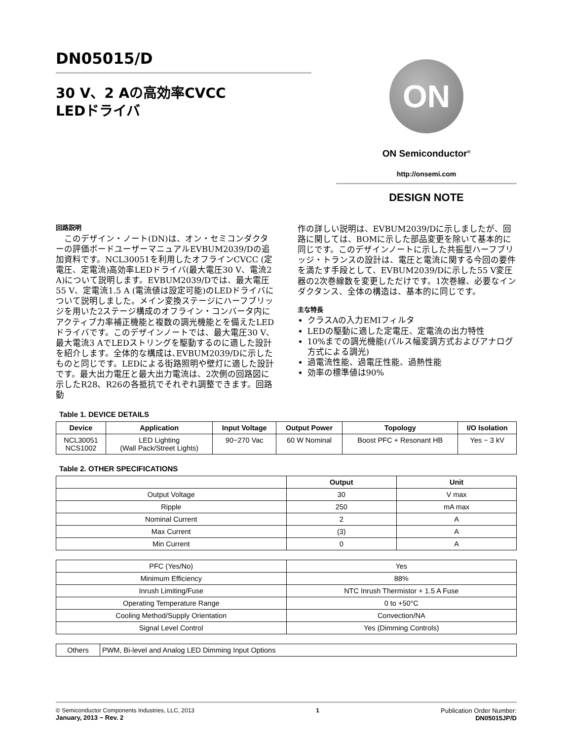DN05015/D
30 V、2 Aの高効率CVCC
LEDドライバ
ON
ON Semiconductor<sup>®</sup>
http://onsemi.com
DESIGN NOTE
回路説明
　このデザイン・ノート(DN)は、オン・セミコンダクターの評価ボードユーザーマニュアルEVBUM2039/Dの追加資料です。NCL30051を利用したオフラインCVCC (定電圧、定電流)高効率LEDドライバ(最大電圧30 V、電流2 A)について説明します。EVBUM2039/Dでは、最大電圧55 V、定電流1.5 A (電流値は設定可能)のLEDドライバについて説明しました。メイン変換ステージにハーフブリッジを用いた2ステージ構成のオフライン・コンバータ内にアクティブ力率補正機能と複数の調光機能とを備えたLEDドライバです。このデザインノートでは、最大電圧30 V、最大電流3 AでLEDストリングを駆動するのに適した設計を紹介します。全体的な構成は､EVBUM2039/Dに示したものと同じです。LEDによる街路照明や壁灯に適した設計です。最大出力電圧と最大出力電流は、2次側の回路図に示したR28、R26の各抵抗でそれぞれ調整できます。回路動
作の詳しい説明は、EVBUM2039/Dに示しましたが、回路に関しては、BOMに示した部品変更を除いて基本的に同じです。このデザインノートに示した共振型ハーフブリッジ・トランスの設計は、電圧と電流に関する今回の要件を満たす手段として、EVBUM2039/Dに示した55 V変圧器の2次巻線数を変更しただけです。1次巻線、必要なインダクタンス、全体の構造は、基本的に同じです。
主な特長
クラスAの入力EMIフィルタ
LEDの駆動に適した定電圧、定電流の出力特性
10%までの調光機能(パルス幅変調方式およびアナログ方式による調光)
過電流性能、過電圧性能、過熱性能
効率の標準値は90%
Table 1. DEVICE DETAILS
| Device | Application | Input Voltage | Output Power | Topology | I/O Isolation |
| --- | --- | --- | --- | --- | --- |
| NCL30051 NCS1002 | LED Lighting (Wall Pack/Street Lights) | 90−270 Vac | 60 W Nominal | Boost PFC + Resonant HB | Yes − 3 kV |
Table 2. OTHER SPECIFICATIONS
| | Output | Unit |
| --- | --- | --- |
| Output Voltage | 30 | V max |
| Ripple | 250 | mA max |
| Nominal Current | 2 | A |
| Max Current | (3) | A |
| Min Current | 0 | A |
| PFC (Yes/No) | Yes |
| Minimum Efficiency | 88% |
| Inrush Limiting/Fuse | NTC Inrush Thermistor + 1.5 A Fuse |
| Operating Temperature Range | 0 to +50°C |
| Cooling Method/Supply Orientation | Convection/NA |
| Signal Level Control | Yes (Dimming Controls) |
| Others | PWM, Bi-level and Analog LED Dimming Input Options |
© Semiconductor Components Industries, LLC, 2013
January, 2013 − Rev. 2
1 Publication Order Number:
DN05015JP/D